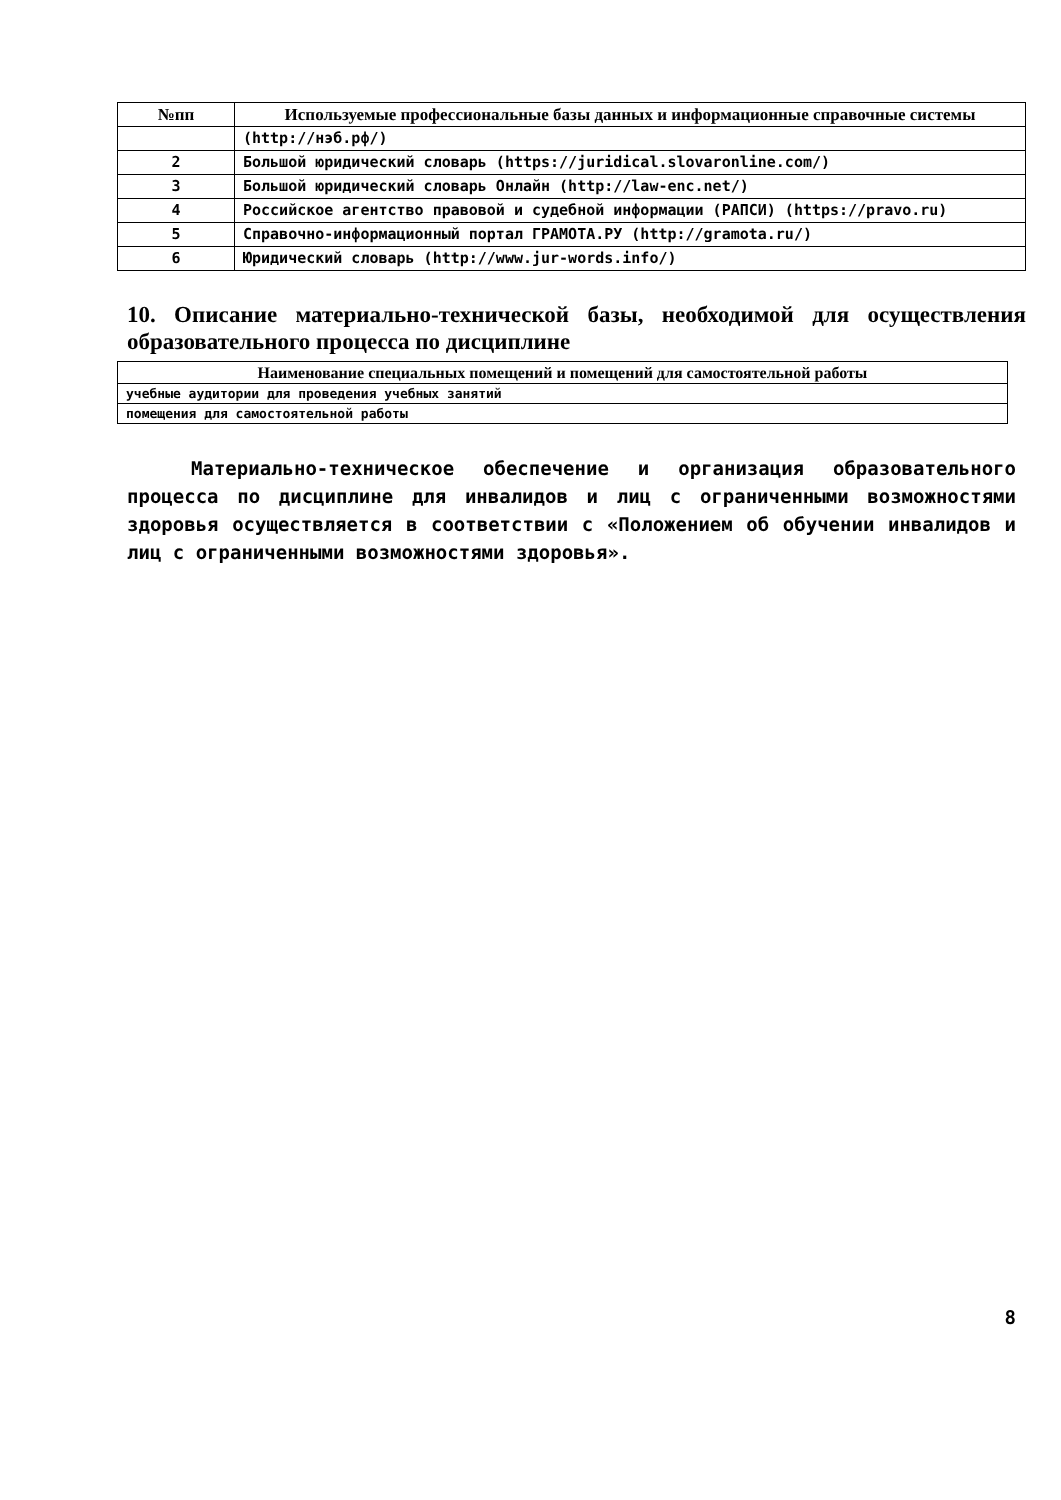| №пп | Используемые профессиональные базы данных и информационные справочные системы |
| --- | --- |
| | (http://нэб.рф/) |
| 2 | Большой юридический словарь (https://juridical.slovaronline.com/) |
| 3 | Большой юридический словарь Онлайн (http://law-enc.net/) |
| 4 | Российское агентство правовой и судебной информации (РАПСИ) (https://pravo.ru) |
| 5 | Справочно-информационный портал ГРАМОТА.РУ (http://gramota.ru/) |
| 6 | Юридический словарь (http://www.jur-words.info/) |
10. Описание материально-технической базы, необходимой для осуществления образовательного процесса по дисциплине
| Наименование специальных помещений и помещений для самостоятельной работы |
| --- |
| учебные аудитории для проведения учебных занятий |
| помещения для самостоятельной работы |
Материально-техническое обеспечение и организация образовательного процесса по дисциплине для инвалидов и лиц с ограниченными возможностями здоровья осуществляется в соответствии с «Положением об обучении инвалидов и лиц с ограниченными возможностями здоровья».
8